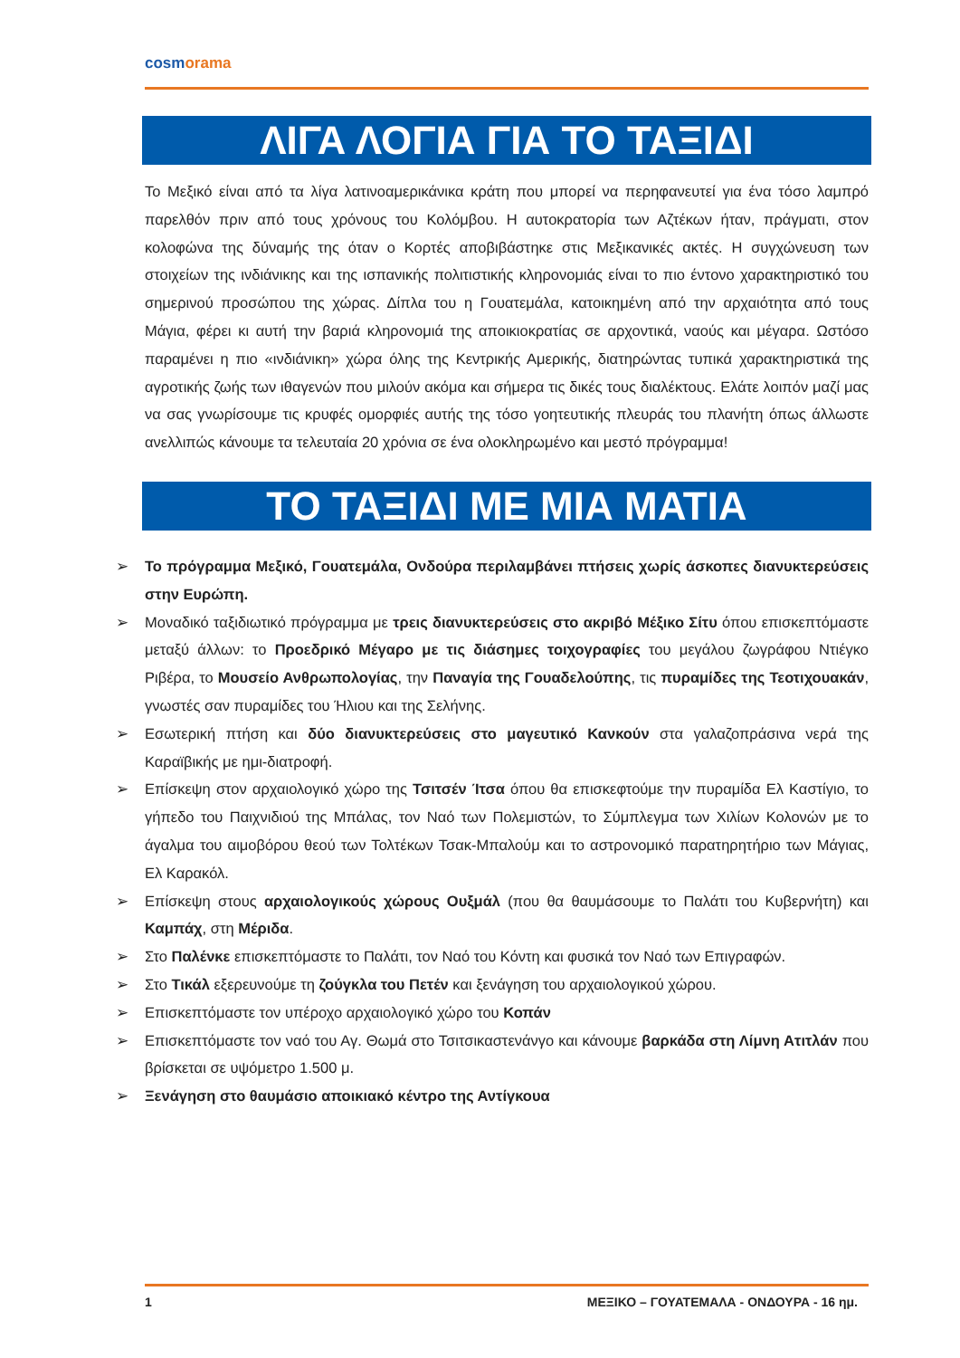cosmorama
ΛΙΓΑ ΛΟΓΙΑ ΓΙΑ ΤΟ ΤΑΞΙΔΙ
Το Μεξικό είναι από τα λίγα λατινοαμερικάνικα κράτη που μπορεί να περηφανευτεί για ένα τόσο λαμπρό παρελθόν πριν από τους χρόνους του Κολόμβου. Η αυτοκρατορία των Αζτέκων ήταν, πράγματι, στον κολοφώνα της δύναμής της όταν ο Κορτές αποβιβάστηκε στις Μεξικανικές ακτές. Η συγχώνευση των στοιχείων της ινδιάνικης και της ισπανικής πολιτιστικής κληρονομιάς είναι το πιο έντονο χαρακτηριστικό του σημερινού προσώπου της χώρας. Δίπλα του η Γουατεμάλα, κατοικημένη από την αρχαιότητα από τους Μάγια, φέρει κι αυτή την βαριά κληρονομιά της αποικιοκρατίας σε αρχοντικά, ναούς και μέγαρα. Ωστόσο παραμένει η πιο «ινδιάνικη» χώρα όλης της Κεντρικής Αμερικής, διατηρώντας τυπικά χαρακτηριστικά της αγροτικής ζωής των ιθαγενών που μιλούν ακόμα και σήμερα τις δικές τους διαλέκτους. Ελάτε λοιπόν μαζί μας να σας γνωρίσουμε τις κρυφές ομορφιές αυτής της τόσο γοητευτικής πλευράς του πλανήτη όπως άλλωστε ανελλιπώς κάνουμε τα τελευταία 20 χρόνια σε ένα ολοκληρωμένο και μεστό πρόγραμμα!
ΤΟ ΤΑΞΙΔΙ ΜΕ ΜΙΑ ΜΑΤΙΑ
➢ Το πρόγραμμα Μεξικό, Γουατεμάλα, Ονδούρα περιλαμβάνει πτήσεις χωρίς άσκοπες διανυκτερεύσεις στην Ευρώπη.
➢ Μοναδικό ταξιδιωτικό πρόγραμμα με τρεις διανυκτερεύσεις στο ακριβό Μέξικο Σίτυ όπου επισκεπτόμαστε μεταξύ άλλων: το Προεδρικό Μέγαρο με τις διάσημες τοιχογραφίες του μεγάλου ζωγράφου Ντιέγκο Ριβέρα, το Μουσείο Ανθρωπολογίας, την Παναγία της Γουαδελούπης, τις πυραμίδες της Τεοτιχουακάν, γνωστές σαν πυραμίδες του Ήλιου και της Σελήνης.
➢ Εσωτερική πτήση και δύο διανυκτερεύσεις στο μαγευτικό Κανκούν στα γαλαζοπράσινα νερά της Καραϊβικής με ημι-διατροφή.
➢ Επίσκεψη στον αρχαιολογικό χώρο της Τσιτσέν Ίτσα όπου θα επισκεφτούμε την πυραμίδα Ελ Καστίγιο, το γήπεδο του Παιχνιδιού της Μπάλας, τον Ναό των Πολεμιστών, το Σύμπλεγμα των Χιλίων Κολονών με το άγαλμα του αιμοβόρου θεού των Τολτέκων Τσακ-Μπαλούμ και το αστρονομικό παρατηρητήριο των Μάγιας, Ελ Καρακόλ.
➢ Επίσκεψη στους αρχαιολογικούς χώρους Ουξμάλ (που θα θαυμάσουμε το Παλάτι του Κυβερνήτη) και Καμπάχ, στη Μέριδα.
➢ Στο Παλένκε επισκεπτόμαστε το Παλάτι, τον Ναό του Κόντη και φυσικά τον Ναό των Επιγραφών.
➢ Στο Τικάλ εξερευνούμε τη ζούγκλα του Πετέν και ξενάγηση του αρχαιολογικού χώρου.
➢ Επισκεπτόμαστε τον υπέροχο αρχαιολογικό χώρο του Κοπάν
➢ Επισκεπτόμαστε τον ναό του Αγ. Θωμά στο Τσιτσικαστενάνγο και κάνουμε βαρκάδα στη Λίμνη Ατιτλάν που βρίσκεται σε υψόμετρο 1.500 μ.
➢ Ξενάγηση στο θαυμάσιο αποικιακό κέντρο της Αντίγκουα
1 ΜΕΞΙΚΟ – ΓΟΥΑΤΕΜΑΛΑ - ΟΝΔΟΥΡΑ - 16 ημ.